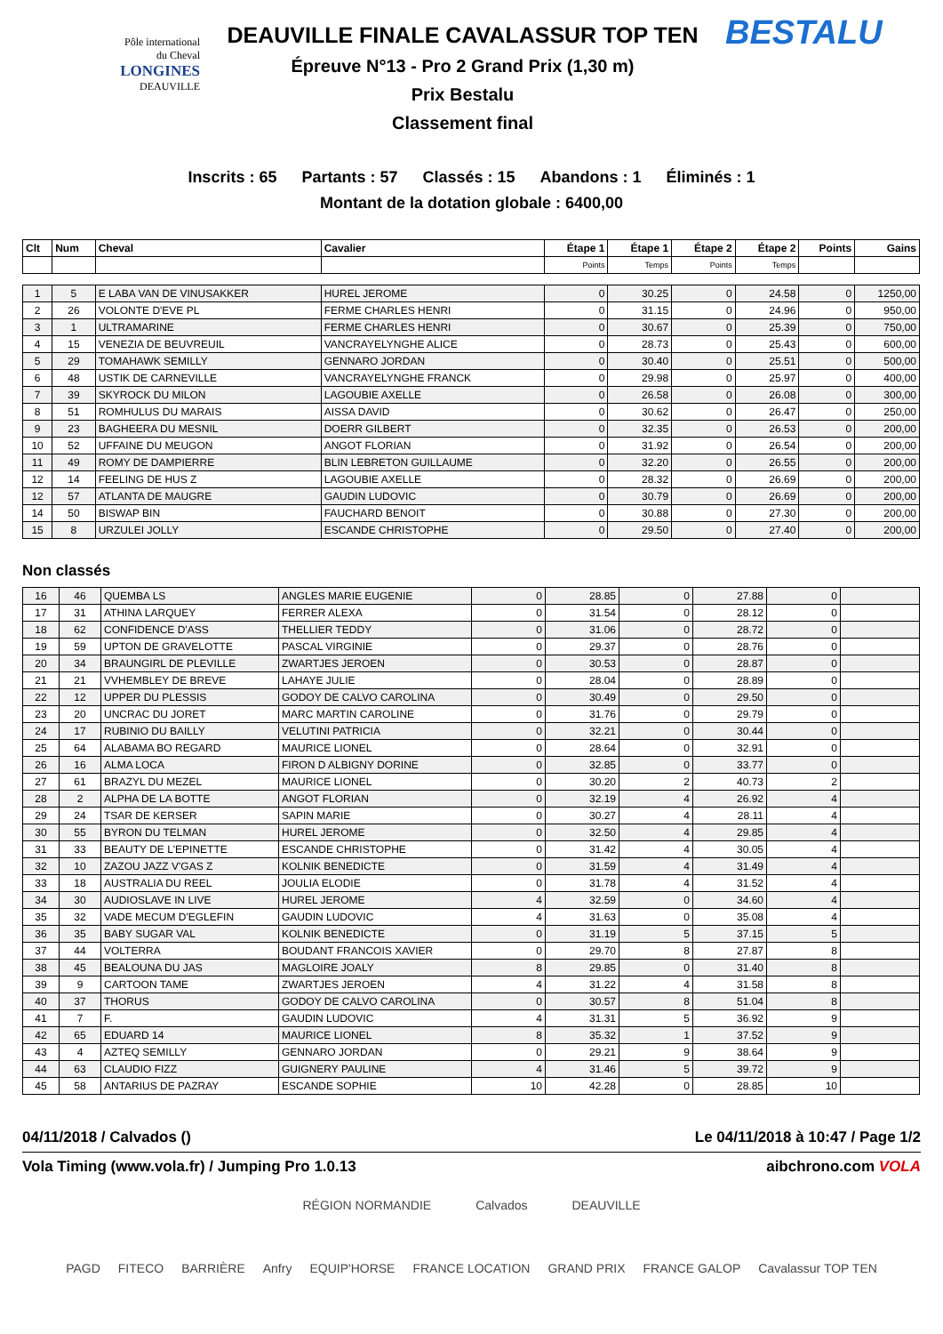Pôle international
du Cheval
LONGINES
DEAUVILLE
DEAUVILLE FINALE CAVALASSUR TOP TEN
Épreuve N°13 - Pro 2 Grand Prix (1,30 m)
Prix Bestalu
Classement final
BESTALU
Inscrits : 65 Partants : 57 Classés : 15 Abandons : 1 Éliminés : 1
Montant de la dotation globale : 6400,00
| Clt | Num | Cheval | Cavalier | Étape 1 | Étape 1 | Étape 2 | Étape 2 | Points | Gains |
| --- | --- | --- | --- | --- | --- | --- | --- | --- | --- |
| | | | | Points | Temps | Points | Temps | | |
| 1 | 5 | E LABA VAN DE VINUSAKKER | HUREL JEROME | 0 | 30.25 | 0 | 24.58 | 0 | 1250,00 |
| 2 | 26 | VOLONTE D'EVE PL | FERME CHARLES HENRI | 0 | 31.15 | 0 | 24.96 | 0 | 950,00 |
| 3 | 1 | ULTRAMARINE | FERME CHARLES HENRI | 0 | 30.67 | 0 | 25.39 | 0 | 750,00 |
| 4 | 15 | VENEZIA DE BEUVREUIL | VANCRAYELYNGHE ALICE | 0 | 28.73 | 0 | 25.43 | 0 | 600,00 |
| 5 | 29 | TOMAHAWK SEMILLY | GENNARO JORDAN | 0 | 30.40 | 0 | 25.51 | 0 | 500,00 |
| 6 | 48 | USTIK DE CARNEVILLE | VANCRAYELYNGHE FRANCK | 0 | 29.98 | 0 | 25.97 | 0 | 400,00 |
| 7 | 39 | SKYROCK DU MILON | LAGOUBIE AXELLE | 0 | 26.58 | 0 | 26.08 | 0 | 300,00 |
| 8 | 51 | ROMHULUS DU MARAIS | AISSA DAVID | 0 | 30.62 | 0 | 26.47 | 0 | 250,00 |
| 9 | 23 | BAGHEERA DU MESNIL | DOERR GILBERT | 0 | 32.35 | 0 | 26.53 | 0 | 200,00 |
| 10 | 52 | UFFAINE DU MEUGON | ANGOT FLORIAN | 0 | 31.92 | 0 | 26.54 | 0 | 200,00 |
| 11 | 49 | ROMY DE DAMPIERRE | BLIN LEBRETON GUILLAUME | 0 | 32.20 | 0 | 26.55 | 0 | 200,00 |
| 12 | 14 | FEELING DE HUS Z | LAGOUBIE AXELLE | 0 | 28.32 | 0 | 26.69 | 0 | 200,00 |
| 12 | 57 | ATLANTA DE MAUGRE | GAUDIN LUDOVIC | 0 | 30.79 | 0 | 26.69 | 0 | 200,00 |
| 14 | 50 | BISWAP BIN | FAUCHARD BENOIT | 0 | 30.88 | 0 | 27.30 | 0 | 200,00 |
| 15 | 8 | URZULEI JOLLY | ESCANDE CHRISTOPHE | 0 | 29.50 | 0 | 27.40 | 0 | 200,00 |
Non classés
| 16 | 46 | QUEMBA LS | ANGLES MARIE EUGENIE | 0 | 28.85 | 0 | 27.88 | 0 | |
| 17 | 31 | ATHINA LARQUEY | FERRER ALEXA | 0 | 31.54 | 0 | 28.12 | 0 | |
| 18 | 62 | CONFIDENCE D'ASS | THELLIER TEDDY | 0 | 31.06 | 0 | 28.72 | 0 | |
| 19 | 59 | UPTON DE GRAVELOTTE | PASCAL VIRGINIE | 0 | 29.37 | 0 | 28.76 | 0 | |
| 20 | 34 | BRAUNGIRL DE PLEVILLE | ZWARTJES JEROEN | 0 | 30.53 | 0 | 28.87 | 0 | |
| 21 | 21 | VVHEMBLEY DE BREVE | LAHAYE JULIE | 0 | 28.04 | 0 | 28.89 | 0 | |
| 22 | 12 | UPPER DU PLESSIS | GODOY DE CALVO CAROLINA | 0 | 30.49 | 0 | 29.50 | 0 | |
| 23 | 20 | UNCRAC DU JORET | MARC MARTIN CAROLINE | 0 | 31.76 | 0 | 29.79 | 0 | |
| 24 | 17 | RUBINIO DU BAILLY | VELUTINI PATRICIA | 0 | 32.21 | 0 | 30.44 | 0 | |
| 25 | 64 | ALABAMA BO REGARD | MAURICE LIONEL | 0 | 28.64 | 0 | 32.91 | 0 | |
| 26 | 16 | ALMA LOCA | FIRON D ALBIGNY DORINE | 0 | 32.85 | 0 | 33.77 | 0 | |
| 27 | 61 | BRAZYL DU MEZEL | MAURICE LIONEL | 0 | 30.20 | 2 | 40.73 | 2 | |
| 28 | 2 | ALPHA DE LA BOTTE | ANGOT FLORIAN | 0 | 32.19 | 4 | 26.92 | 4 | |
| 29 | 24 | TSAR DE KERSER | SAPIN MARIE | 0 | 30.27 | 4 | 28.11 | 4 | |
| 30 | 55 | BYRON DU TELMAN | HUREL JEROME | 0 | 32.50 | 4 | 29.85 | 4 | |
| 31 | 33 | BEAUTY DE L'EPINETTE | ESCANDE CHRISTOPHE | 0 | 31.42 | 4 | 30.05 | 4 | |
| 32 | 10 | ZAZOU JAZZ V'GAS Z | KOLNIK BENEDICTE | 0 | 31.59 | 4 | 31.49 | 4 | |
| 33 | 18 | AUSTRALIA DU REEL | JOULIA ELODIE | 0 | 31.78 | 4 | 31.52 | 4 | |
| 34 | 30 | AUDIOSLAVE IN LIVE | HUREL JEROME | 4 | 32.59 | 0 | 34.60 | 4 | |
| 35 | 32 | VADE MECUM D'EGLEFIN | GAUDIN LUDOVIC | 4 | 31.63 | 0 | 35.08 | 4 | |
| 36 | 35 | BABY SUGAR VAL | KOLNIK BENEDICTE | 0 | 31.19 | 5 | 37.15 | 5 | |
| 37 | 44 | VOLTERRA | BOUDANT FRANCOIS XAVIER | 0 | 29.70 | 8 | 27.87 | 8 | |
| 38 | 45 | BEALOUNA DU JAS | MAGLOIRE JOALY | 8 | 29.85 | 0 | 31.40 | 8 | |
| 39 | 9 | CARTOON TAME | ZWARTJES JEROEN | 4 | 31.22 | 4 | 31.58 | 8 | |
| 40 | 37 | THORUS | GODOY DE CALVO CAROLINA | 0 | 30.57 | 8 | 51.04 | 8 | |
| 41 | 7 | F. | GAUDIN LUDOVIC | 4 | 31.31 | 5 | 36.92 | 9 | |
| 42 | 65 | EDUARD 14 | MAURICE LIONEL | 8 | 35.32 | 1 | 37.52 | 9 | |
| 43 | 4 | AZTEQ SEMILLY | GENNARO JORDAN | 0 | 29.21 | 9 | 38.64 | 9 | |
| 44 | 63 | CLAUDIO FIZZ | GUIGNERY PAULINE | 4 | 31.46 | 5 | 39.72 | 9 | |
| 45 | 58 | ANTARIUS DE PAZRAY | ESCANDE SOPHIE | 10 | 42.28 | 0 | 28.85 | 10 | |
04/11/2018 / Calvados () Le 04/11/2018 à 10:47 / Page 1/2
Vola Timing (www.vola.fr) / Jumping Pro 1.0.13 aibchrono.com VOLA
RÉGION NORMANDIE Calvados DEAUVILLE
PAGD FITECO BARRIÈRE Anfry EQUIP'HORSE FRANCE LOCATION GRAND PRIX FRANCE GALOP Cavalassur TOP TEN